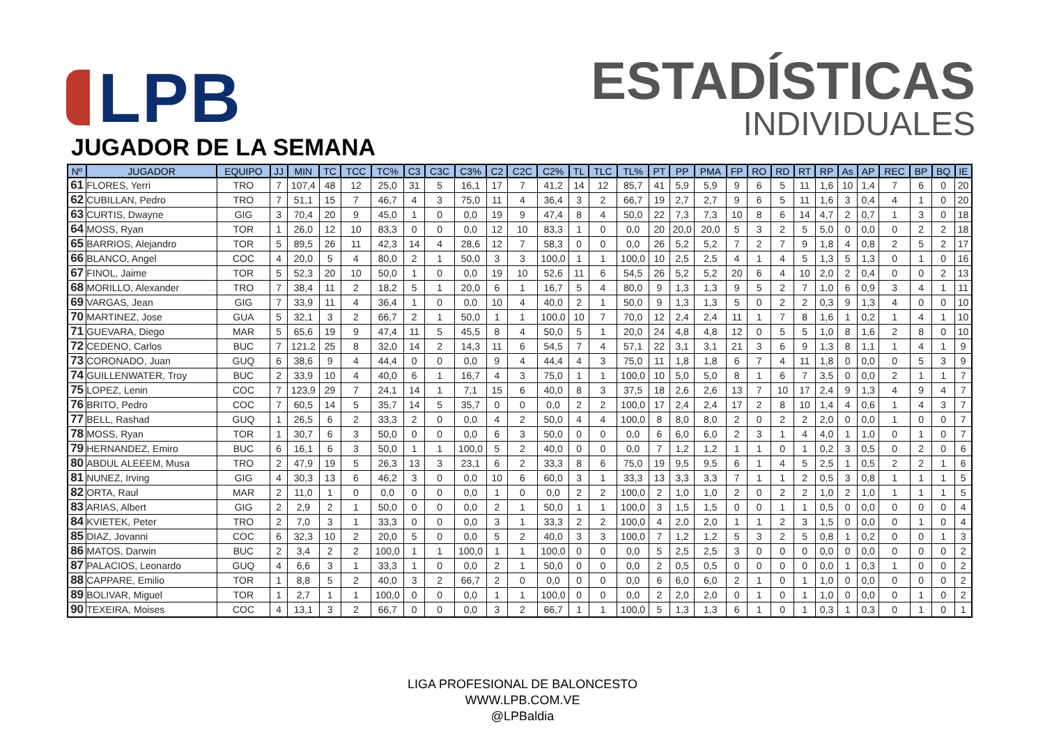LPB
ESTADÍSTICAS
INDIVIDUALES
JUGADOR DE LA SEMANA
| Nº | JUGADOR | EQUIPO | JJ | MIN | TC | TCC | TC% | C3 | C3C | C3% | C2 | C2C | C2% | TL | TLC | TL% | PT | PP | PMA | FP | RO | RD | RT | RP | As | AP | REC | BP | BQ | IE |
| --- | --- | --- | --- | --- | --- | --- | --- | --- | --- | --- | --- | --- | --- | --- | --- | --- | --- | --- | --- | --- | --- | --- | --- | --- | --- | --- | --- | --- | --- | --- |
| 61 | FLORES, Yerri | TRO | 7 | 107,4 | 48 | 12 | 25,0 | 31 | 5 | 16,1 | 17 | 7 | 41,2 | 14 | 12 | 85,7 | 41 | 5,9 | 5,9 | 9 | 6 | 5 | 11 | 1,6 | 10 | 1,4 | 7 | 6 | 0 | 20 |
| 62 | CUBILLAN, Pedro | TRO | 7 | 51,1 | 15 | 7 | 46,7 | 4 | 3 | 75,0 | 11 | 4 | 36,4 | 3 | 2 | 66,7 | 19 | 2,7 | 2,7 | 9 | 6 | 5 | 11 | 1,6 | 3 | 0,4 | 4 | 1 | 0 | 20 |
| 63 | CURTIS, Dwayne | GIG | 3 | 70,4 | 20 | 9 | 45,0 | 1 | 0 | 0,0 | 19 | 9 | 47,4 | 8 | 4 | 50,0 | 22 | 7,3 | 7,3 | 10 | 8 | 6 | 14 | 4,7 | 2 | 0,7 | 1 | 3 | 0 | 18 |
| 64 | MOSS, Ryan | TOR | 1 | 26,0 | 12 | 10 | 83,3 | 0 | 0 | 0,0 | 12 | 10 | 83,3 | 1 | 0 | 0,0 | 20 | 20,0 | 20,0 | 5 | 3 | 2 | 5 | 5,0 | 0 | 0,0 | 0 | 2 | 2 | 18 |
| 65 | BARRIOS, Alejandro | TOR | 5 | 89,5 | 26 | 11 | 42,3 | 14 | 4 | 28,6 | 12 | 7 | 58,3 | 0 | 0 | 0,0 | 26 | 5,2 | 5,2 | 7 | 2 | 7 | 9 | 1,8 | 4 | 0,8 | 2 | 5 | 2 | 17 |
| 66 | BLANCO, Angel | COC | 4 | 20,0 | 5 | 4 | 80,0 | 2 | 1 | 50,0 | 3 | 3 | 100,0 | 1 | 1 | 100,0 | 10 | 2,5 | 2,5 | 4 | 1 | 4 | 5 | 1,3 | 5 | 1,3 | 0 | 1 | 0 | 16 |
| 67 | FINOL, Jaime | TOR | 5 | 52,3 | 20 | 10 | 50,0 | 1 | 0 | 0,0 | 19 | 10 | 52,6 | 11 | 6 | 54,5 | 26 | 5,2 | 5,2 | 20 | 6 | 4 | 10 | 2,0 | 2 | 0,4 | 0 | 0 | 2 | 13 |
| 68 | MORILLO, Alexander | TRO | 7 | 38,4 | 11 | 2 | 18,2 | 5 | 1 | 20,0 | 6 | 1 | 16,7 | 5 | 4 | 80,0 | 9 | 1,3 | 1,3 | 9 | 5 | 2 | 7 | 1,0 | 6 | 0,9 | 3 | 4 | 1 | 11 |
| 69 | VARGAS, Jean | GIG | 7 | 33,9 | 11 | 4 | 36,4 | 1 | 0 | 0,0 | 10 | 4 | 40,0 | 2 | 1 | 50,0 | 9 | 1,3 | 1,3 | 5 | 0 | 2 | 2 | 0,3 | 9 | 1,3 | 4 | 0 | 0 | 10 |
| 70 | MARTINEZ, Jose | GUA | 5 | 32,1 | 3 | 2 | 66,7 | 2 | 1 | 50,0 | 1 | 1 | 100,0 | 10 | 7 | 70,0 | 12 | 2,4 | 2,4 | 11 | 1 | 7 | 8 | 1,6 | 1 | 0,2 | 1 | 4 | 1 | 10 |
| 71 | GUEVARA, Diego | MAR | 5 | 65,6 | 19 | 9 | 47,4 | 11 | 5 | 45,5 | 8 | 4 | 50,0 | 5 | 1 | 20,0 | 24 | 4,8 | 4,8 | 12 | 0 | 5 | 5 | 1,0 | 8 | 1,6 | 2 | 8 | 0 | 10 |
| 72 | CEDENO, Carlos | BUC | 7 | 121,2 | 25 | 8 | 32,0 | 14 | 2 | 14,3 | 11 | 6 | 54,5 | 7 | 4 | 57,1 | 22 | 3,1 | 3,1 | 21 | 3 | 6 | 9 | 1,3 | 8 | 1,1 | 1 | 4 | 1 | 9 |
| 73 | CORONADO, Juan | GUQ | 6 | 38,6 | 9 | 4 | 44,4 | 0 | 0 | 0,0 | 9 | 4 | 44,4 | 4 | 3 | 75,0 | 11 | 1,8 | 1,8 | 6 | 7 | 4 | 11 | 1,8 | 0 | 0,0 | 0 | 5 | 3 | 9 |
| 74 | GUILLENWATER, Troy | BUC | 2 | 33,9 | 10 | 4 | 40,0 | 6 | 1 | 16,7 | 4 | 3 | 75,0 | 1 | 1 | 100,0 | 10 | 5,0 | 5,0 | 8 | 1 | 6 | 7 | 3,5 | 0 | 0,0 | 2 | 1 | 1 | 7 |
| 75 | LOPEZ, Lenin | COC | 7 | 123,9 | 29 | 7 | 24,1 | 14 | 1 | 7,1 | 15 | 6 | 40,0 | 8 | 3 | 37,5 | 18 | 2,6 | 2,6 | 13 | 7 | 10 | 17 | 2,4 | 9 | 1,3 | 4 | 9 | 4 | 7 |
| 76 | BRITO, Pedro | COC | 7 | 60,5 | 14 | 5 | 35,7 | 14 | 5 | 35,7 | 0 | 0 | 0,0 | 2 | 2 | 100,0 | 17 | 2,4 | 2,4 | 17 | 2 | 8 | 10 | 1,4 | 4 | 0,6 | 1 | 4 | 3 | 7 |
| 77 | BELL, Rashad | GUQ | 1 | 26,5 | 6 | 2 | 33,3 | 2 | 0 | 0,0 | 4 | 2 | 50,0 | 4 | 4 | 100,0 | 8 | 8,0 | 8,0 | 2 | 0 | 2 | 2 | 2,0 | 0 | 0,0 | 1 | 0 | 0 | 7 |
| 78 | MOSS, Ryan | TOR | 1 | 30,7 | 6 | 3 | 50,0 | 0 | 0 | 0,0 | 6 | 3 | 50,0 | 0 | 0 | 0,0 | 6 | 6,0 | 6,0 | 2 | 3 | 1 | 4 | 4,0 | 1 | 1,0 | 0 | 1 | 0 | 7 |
| 79 | HERNANDEZ, Emiro | BUC | 6 | 16,1 | 6 | 3 | 50,0 | 1 | 1 | 100,0 | 5 | 2 | 40,0 | 0 | 0 | 0,0 | 7 | 1,2 | 1,2 | 1 | 1 | 0 | 1 | 0,2 | 3 | 0,5 | 0 | 2 | 0 | 6 |
| 80 | ABDUL ALEEEM, Musa | TRO | 2 | 47,9 | 19 | 5 | 26,3 | 13 | 3 | 23,1 | 6 | 2 | 33,3 | 8 | 6 | 75,0 | 19 | 9,5 | 9,5 | 6 | 1 | 4 | 5 | 2,5 | 1 | 0,5 | 2 | 2 | 1 | 6 |
| 81 | NUNEZ, Irving | GIG | 4 | 30,3 | 13 | 6 | 46,2 | 3 | 0 | 0,0 | 10 | 6 | 60,0 | 3 | 1 | 33,3 | 13 | 3,3 | 3,3 | 7 | 1 | 1 | 2 | 0,5 | 3 | 0,8 | 1 | 1 | 1 | 5 |
| 82 | ORTA, Raul | MAR | 2 | 11,0 | 1 | 0 | 0,0 | 0 | 0 | 0,0 | 1 | 0 | 0,0 | 2 | 2 | 100,0 | 2 | 1,0 | 1,0 | 2 | 0 | 2 | 2 | 1,0 | 2 | 1,0 | 1 | 1 | 1 | 5 |
| 83 | ARIAS, Albert | GIG | 2 | 2,9 | 2 | 1 | 50,0 | 0 | 0 | 0,0 | 2 | 1 | 50,0 | 1 | 1 | 100,0 | 3 | 1,5 | 1,5 | 0 | 0 | 1 | 1 | 0,5 | 0 | 0,0 | 0 | 0 | 0 | 4 |
| 84 | KVIETEK, Peter | TRO | 2 | 7,0 | 3 | 1 | 33,3 | 0 | 0 | 0,0 | 3 | 1 | 33,3 | 2 | 2 | 100,0 | 4 | 2,0 | 2,0 | 1 | 1 | 2 | 3 | 1,5 | 0 | 0,0 | 0 | 1 | 0 | 4 |
| 85 | DIAZ, Jovanni | COC | 6 | 32,3 | 10 | 2 | 20,0 | 5 | 0 | 0,0 | 5 | 2 | 40,0 | 3 | 3 | 100,0 | 7 | 1,2 | 1,2 | 5 | 3 | 2 | 5 | 0,8 | 1 | 0,2 | 0 | 0 | 1 | 3 |
| 86 | MATOS, Darwin | BUC | 2 | 3,4 | 2 | 2 | 100,0 | 1 | 1 | 100,0 | 1 | 1 | 100,0 | 0 | 0 | 0,0 | 5 | 2,5 | 2,5 | 3 | 0 | 0 | 0 | 0,0 | 0 | 0,0 | 0 | 0 | 0 | 2 |
| 87 | PALACIOS, Leonardo | GUQ | 4 | 6,6 | 3 | 1 | 33,3 | 1 | 0 | 0,0 | 2 | 1 | 50,0 | 0 | 0 | 0,0 | 2 | 0,5 | 0,5 | 0 | 0 | 0 | 0 | 0,0 | 1 | 0,3 | 1 | 0 | 0 | 2 |
| 88 | CAPPARE, Emilio | TOR | 1 | 8,8 | 5 | 2 | 40,0 | 3 | 2 | 66,7 | 2 | 0 | 0,0 | 0 | 0 | 0,0 | 6 | 6,0 | 6,0 | 2 | 1 | 0 | 1 | 1,0 | 0 | 0,0 | 0 | 0 | 0 | 2 |
| 89 | BOLIVAR, Miguel | TOR | 1 | 2,7 | 1 | 1 | 100,0 | 0 | 0 | 0,0 | 1 | 1 | 100,0 | 0 | 0 | 0,0 | 2 | 2,0 | 2,0 | 0 | 1 | 0 | 1 | 1,0 | 0 | 0,0 | 0 | 1 | 0 | 2 |
| 90 | TEXEIRA, Moises | COC | 4 | 13,1 | 3 | 2 | 66,7 | 0 | 0 | 0,0 | 3 | 2 | 66,7 | 1 | 1 | 100,0 | 5 | 1,3 | 1,3 | 6 | 1 | 0 | 1 | 0,3 | 1 | 0,3 | 0 | 1 | 0 | 1 |
LIGA PROFESIONAL DE BALONCESTO
WWW.LPB.COM.VE
@LPBaldia